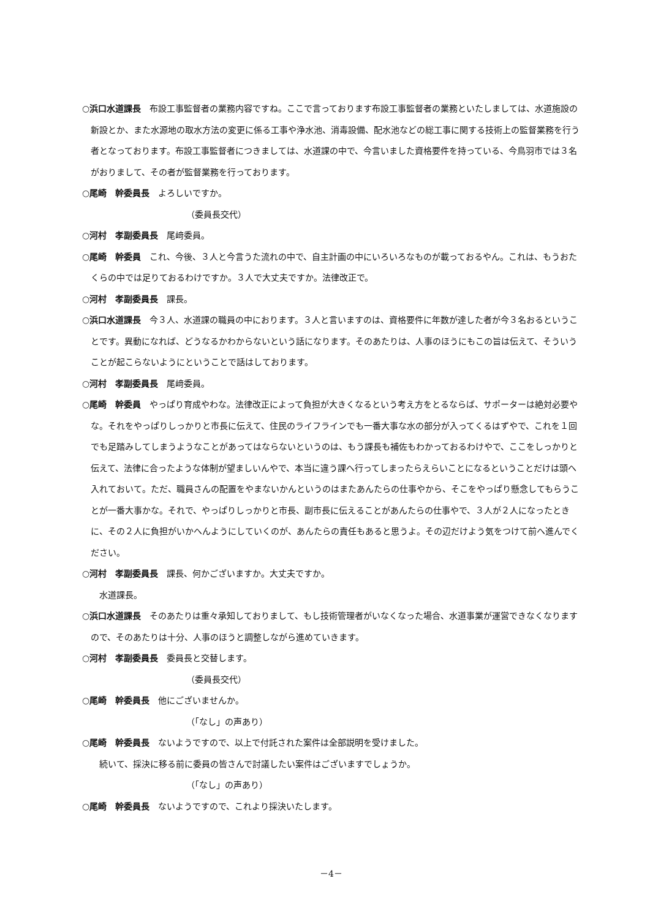○浜口水道課長　布設工事監督者の業務内容ですね。ここで言っております布設工事監督者の業務といたしましては、水道施設の新設とか、また水源地の取水方法の変更に係る工事や浄水池、消毒設備、配水池などの総工事に関する技術上の監督業務を行う者となっております。布設工事監督者につきましては、水道課の中で、今言いました資格要件を持っている、今鳥羽市では３名がおりまして、その者が監督業務を行っております。
○尾崎　幹委員長　よろしいですか。
（委員長交代）
○河村　孝副委員長　尾﨑委員。
○尾崎　幹委員　これ、今後、３人と今言うた流れの中で、自主計画の中にいろいろなものが載っておるやん。これは、もうおたくらの中では足りておるわけですか。３人で大丈夫ですか。法律改正で。
○河村　孝副委員長　課長。
○浜口水道課長　今３人、水道課の職員の中におります。３人と言いますのは、資格要件に年数が達した者が今３名おるということです。異動になれば、どうなるかわからないという話になります。そのあたりは、人事のほうにもこの旨は伝えて、そういうことが起こらないようにということで話はしております。
○河村　孝副委員長　尾﨑委員。
○尾崎　幹委員　やっぱり育成やわな。法律改正によって負担が大きくなるという考え方をとるならば、サポーターは絶対必要やな。それをやっぱりしっかりと市長に伝えて、住民のライフラインでも一番大事な水の部分が入ってくるはずやで、これを１回でも足踏みしてしまうようなことがあってはならないというのは、もう課長も補佐もわかっておるわけやで、ここをしっかりと伝えて、法律に合ったような体制が望ましいんやで、本当に違う課へ行ってしまったらえらいことになるということだけは頭へ入れておいて。ただ、職員さんの配置をやまないかんというのはまたあんたらの仕事やから、そこをやっぱり懸念してもらうことが一番大事かな。それで、やっぱりしっかりと市長、副市長に伝えることがあんたらの仕事やで、３人が２人になったときに、その２人に負担がいかへんようにしていくのが、あんたらの責任もあると思うよ。その辺だけよう気をつけて前へ進んでください。
○河村　孝副委員長　課長、何かございますか。大丈夫ですか。
水道課長。
○浜口水道課長　そのあたりは重々承知しておりまして、もし技術管理者がいなくなった場合、水道事業が運営できなくなりますので、そのあたりは十分、人事のほうと調整しながら進めていきます。
○河村　孝副委員長　委員長と交替します。
（委員長交代）
○尾崎　幹委員長　他にございませんか。
（「なし」の声あり）
○尾崎　幹委員長　ないようですので、以上で付託された案件は全部説明を受けました。
続いて、採決に移る前に委員の皆さんで討議したい案件はございますでしょうか。
（「なし」の声あり）
○尾崎　幹委員長　ないようですので、これより採決いたします。
－4－